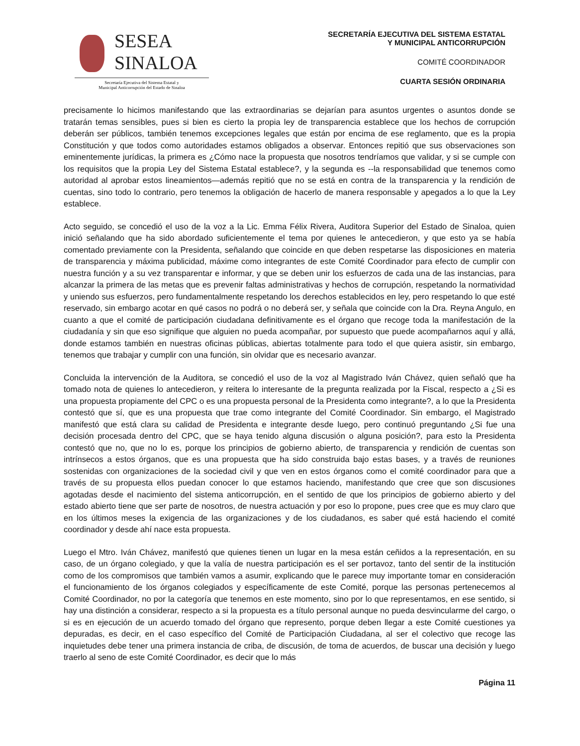SESEA
SINALOA
Secretaría Ejecutiva del Sistema Estatal y
Municipal Anticorrupción del Estado de Sinaloa
SECRETARÍA EJECUTIVA DEL SISTEMA ESTATAL
Y MUNICIPAL ANTICORRUPCIÓN
COMITÉ COORDINADOR
CUARTA SESIÓN ORDINARIA
precisamente lo hicimos manifestando que las extraordinarias se dejarían para asuntos urgentes o asuntos donde se tratarán temas sensibles, pues si bien es cierto la propia ley de transparencia establece que los hechos de corrupción deberán ser públicos, también tenemos excepciones legales que están por encima de ese reglamento, que es la propia Constitución y que todos como autoridades estamos obligados a observar. Entonces repitió que sus observaciones son eminentemente jurídicas, la primera es ¿Cómo nace la propuesta que nosotros tendríamos que validar, y si se cumple con los requisitos que la propia Ley del Sistema Estatal establece?, y la segunda es --la responsabilidad que tenemos como autoridad al aprobar estos lineamientos—además repitió que no se está en contra de la transparencia y la rendición de cuentas, sino todo lo contrario, pero tenemos la obligación de hacerlo de manera responsable y apegados a lo que la Ley establece.
Acto seguido, se concedió el uso de la voz a la Lic. Emma Félix Rivera, Auditora Superior del Estado de Sinaloa, quien inició señalando que ha sido abordado suficientemente el tema por quienes le antecedieron, y que esto ya se había comentado previamente con la Presidenta, señalando que coincide en que deben respetarse las disposiciones en materia de transparencia y máxima publicidad, máxime como integrantes de este Comité Coordinador para efecto de cumplir con nuestra función y a su vez transparentar e informar, y que se deben unir los esfuerzos de cada una de las instancias, para alcanzar la primera de las metas que es prevenir faltas administrativas y hechos de corrupción, respetando la normatividad y uniendo sus esfuerzos, pero fundamentalmente respetando los derechos establecidos en ley, pero respetando lo que esté reservado, sin embargo acotar en qué casos no podrá o no deberá ser, y señala que coincide con la Dra. Reyna Angulo, en cuanto a que el comité de participación ciudadana definitivamente es el órgano que recoge toda la manifestación de la ciudadanía y sin que eso signifique que alguien no pueda acompañar, por supuesto que puede acompañarnos aquí y allá, donde estamos también en nuestras oficinas públicas, abiertas totalmente para todo el que quiera asistir, sin embargo, tenemos que trabajar y cumplir con una función, sin olvidar que es necesario avanzar.
Concluida la intervención de la Auditora, se concedió el uso de la voz al Magistrado Iván Chávez, quien señaló que ha tomado nota de quienes lo antecedieron, y reitera lo interesante de la pregunta realizada por la Fiscal, respecto a ¿Si es una propuesta propiamente del CPC o es una propuesta personal de la Presidenta como integrante?, a lo que la Presidenta contestó que sí, que es una propuesta que trae como integrante del Comité Coordinador. Sin embargo, el Magistrado manifestó que está clara su calidad de Presidenta e integrante desde luego, pero continuó preguntando ¿Si fue una decisión procesada dentro del CPC, que se haya tenido alguna discusión o alguna posición?, para esto la Presidenta contestó que no, que no lo es, porque los principios de gobierno abierto, de transparencia y rendición de cuentas son intrínsecos a estos órganos, que es una propuesta que ha sido construida bajo estas bases, y a través de reuniones sostenidas con organizaciones de la sociedad civil y que ven en estos órganos como el comité coordinador para que a través de su propuesta ellos puedan conocer lo que estamos haciendo, manifestando que cree que son discusiones agotadas desde el nacimiento del sistema anticorrupción, en el sentido de que los principios de gobierno abierto y del estado abierto tiene que ser parte de nosotros, de nuestra actuación y por eso lo propone, pues cree que es muy claro que en los últimos meses la exigencia de las organizaciones y de los ciudadanos, es saber qué está haciendo el comité coordinador y desde ahí nace esta propuesta.
Luego el Mtro. Iván Chávez, manifestó que quienes tienen un lugar en la mesa están ceñidos a la representación, en su caso, de un órgano colegiado, y que la valía de nuestra participación es el ser portavoz, tanto del sentir de la institución como de los compromisos que también vamos a asumir, explicando que le parece muy importante tomar en consideración el funcionamiento de los órganos colegiados y específicamente de este Comité, porque las personas pertenecemos al Comité Coordinador, no por la categoría que tenemos en este momento, sino por lo que representamos, en ese sentido, si hay una distinción a considerar, respecto a si la propuesta es a título personal aunque no pueda desvincularme del cargo, o si es en ejecución de un acuerdo tomado del órgano que represento, porque deben llegar a este Comité cuestiones ya depuradas, es decir, en el caso específico del Comité de Participación Ciudadana, al ser el colectivo que recoge las inquietudes debe tener una primera instancia de criba, de discusión, de toma de acuerdos, de buscar una decisión y luego traerlo al seno de este Comité Coordinador, es decir que lo más
Página 11